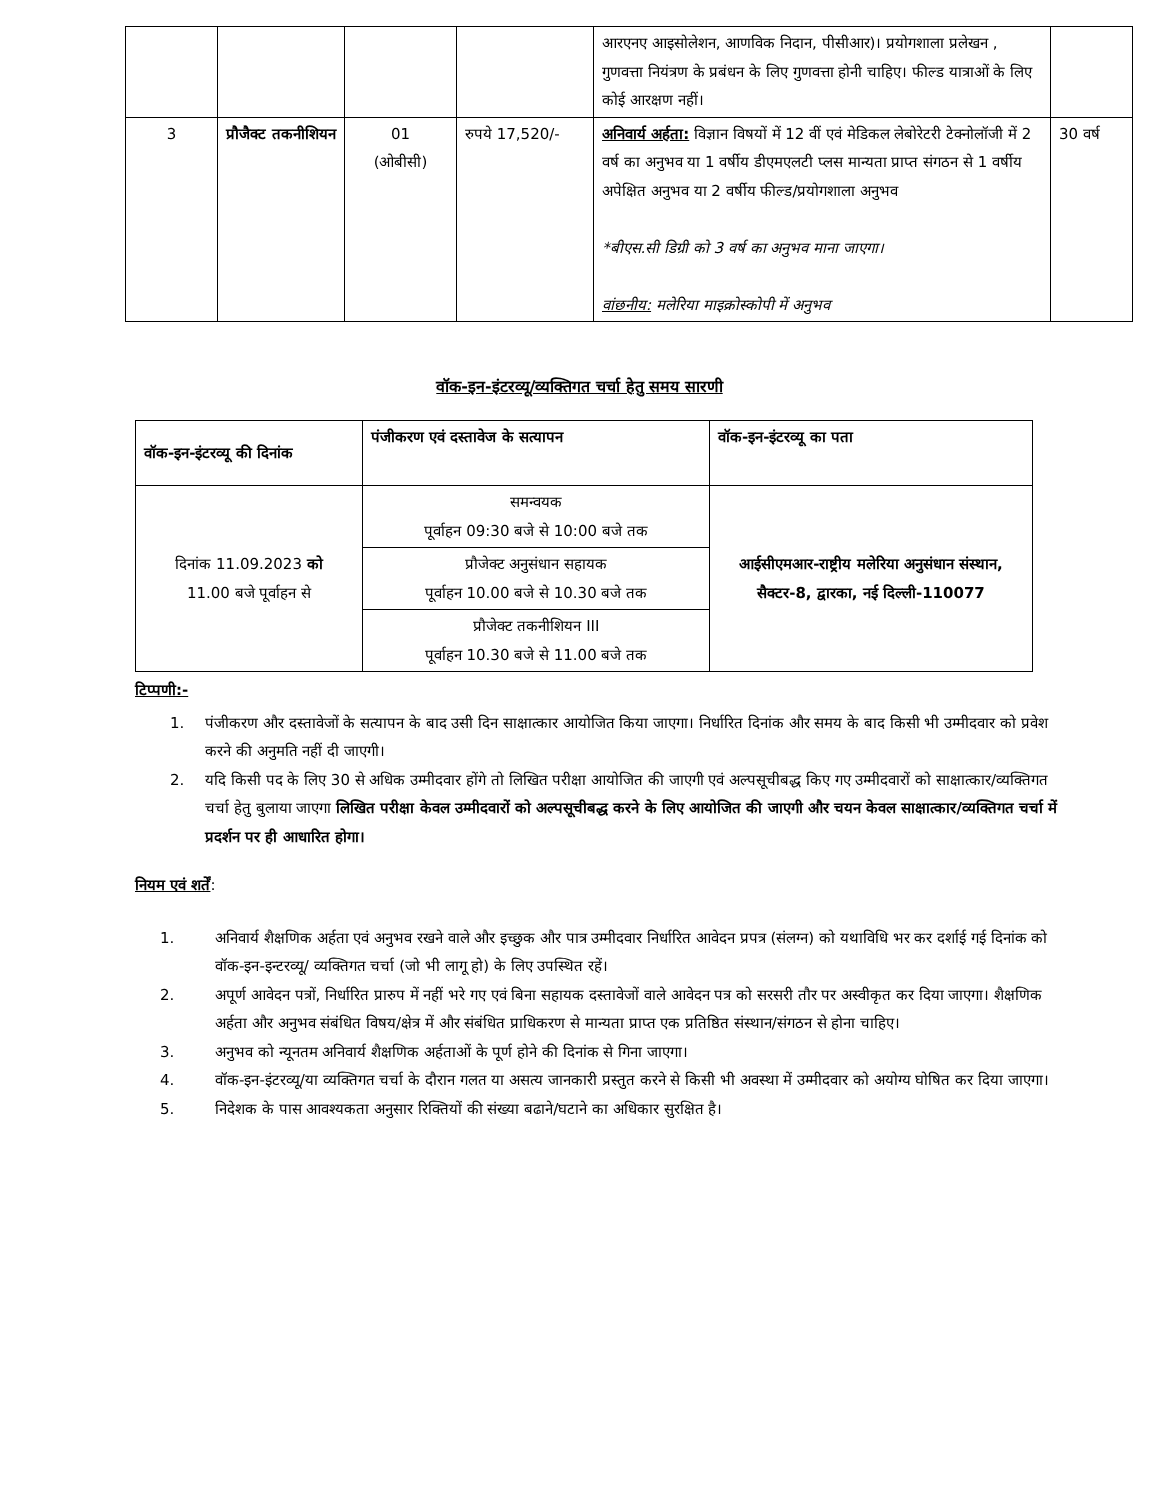| | | | | आरएनए आइसोलेशन, आणविक निदान, पीसीआर)। प्रयोगशाला प्रलेखन , गुणवत्ता नियंत्रण के प्रबंधन के लिए गुणवत्ता होनी चाहिए। फील्ड यात्राओं के लिए कोई आरक्षण नहीं। | |
| 3 | प्रौजैक्ट तकनीशियन | 01 (ओबीसी) | रुपये 17,520/- | अनिवार्य अर्हता: विज्ञान विषयों में 12 वीं एवं मेडिकल लेबोरेटरी टेक्नोलॉजी में 2 वर्ष का अनुभव या 1 वर्षीय डीएमएलटी प्लस मान्यता प्राप्त संगठन से 1 वर्षीय अपेक्षित अनुभव या 2 वर्षीय फील्ड/प्रयोगशाला अनुभव *बीएस.सी डिग्री को 3 वर्ष का अनुभव माना जाएगा। वांछनीय: मलेरिया माइक्रोस्कोपी में अनुभव | 30 वर्ष |
वॉक-इन-इंटरव्यू/व्यक्तिगत चर्चा हेतु समय सारणी
| वॉक-इन-इंटरव्यू की दिनांक | पंजीकरण एवं दस्तावेज के सत्यापन | वॉक-इन-इंटरव्यू का पता |
| --- | --- | --- |
| दिनांक 11.09.2023 को 11.00 बजे पूर्वाहन से | समन्वयक पूर्वाहन 09:30 बजे से 10:00 बजे तक | आईसीएमआर-राष्ट्रीय मलेरिया अनुसंधान संस्थान, सैक्टर-8, द्वारका, नई दिल्ली-110077 |
| | प्रौजेक्ट अनुसंधान सहायक पूर्वाहन 10.00 बजे से 10.30 बजे तक | |
| | प्रौजेक्ट तकनीशियन III पूर्वाहन 10.30 बजे से 11.00 बजे तक | |
टिप्पणी:-
1. पंजीकरण और दस्तावेजों के सत्यापन के बाद उसी दिन साक्षात्कार आयोजित किया जाएगा। निर्धारित दिनांक और समय के बाद किसी भी उम्मीदवार को प्रवेश करने की अनुमति नहीं दी जाएगी।
2. यदि किसी पद के लिए 30 से अधिक उम्मीदवार होंगे तो लिखित परीक्षा आयोजित की जाएगी एवं अल्पसूचीबद्ध किए गए उम्मीदवारों को साक्षात्कार/व्यक्तिगत चर्चा हेतु बुलाया जाएगा लिखित परीक्षा केवल उम्मीदवारों को अल्पसूचीबद्ध करने के लिए आयोजित की जाएगी और चयन केवल साक्षात्कार/व्यक्तिगत चर्चा में प्रदर्शन पर ही आधारित होगा।
नियम एवं शर्तें:
1. अनिवार्य शैक्षणिक अर्हता एवं अनुभव रखने वाले और इच्छुक और पात्र उम्मीदवार निर्धारित आवेदन प्रपत्र (संलग्न) को यथाविधि भर कर दर्शाई गई दिनांक को वॉक-इन-इन्टरव्यू/ व्यक्तिगत चर्चा (जो भी लागू हो) के लिए उपस्थित रहें।
2. अपूर्ण आवेदन पत्रों, निर्धारित प्रारुप में नहीं भरे गए एवं बिना सहायक दस्तावेजों वाले आवेदन पत्र को सरसरी तौर पर अस्वीकृत कर दिया जाएगा। शैक्षणिक अर्हता और अनुभव संबंधित विषय/क्षेत्र में और संबंधित प्राधिकरण से मान्यता प्राप्त एक प्रतिष्ठित संस्थान/संगठन से होना चाहिए।
3. अनुभव को न्यूनतम अनिवार्य शैक्षणिक अर्हताओं के पूर्ण होने की दिनांक से गिना जाएगा।
4. वॉक-इन-इंटरव्यू/या व्यक्तिगत चर्चा के दौरान गलत या असत्य जानकारी प्रस्तुत करने से किसी भी अवस्था में उम्मीदवार को अयोग्य घोषित कर दिया जाएगा।
5. निदेशक के पास आवश्यकता अनुसार रिक्तियों की संख्या बढाने/घटाने का अधिकार सुरक्षित है।